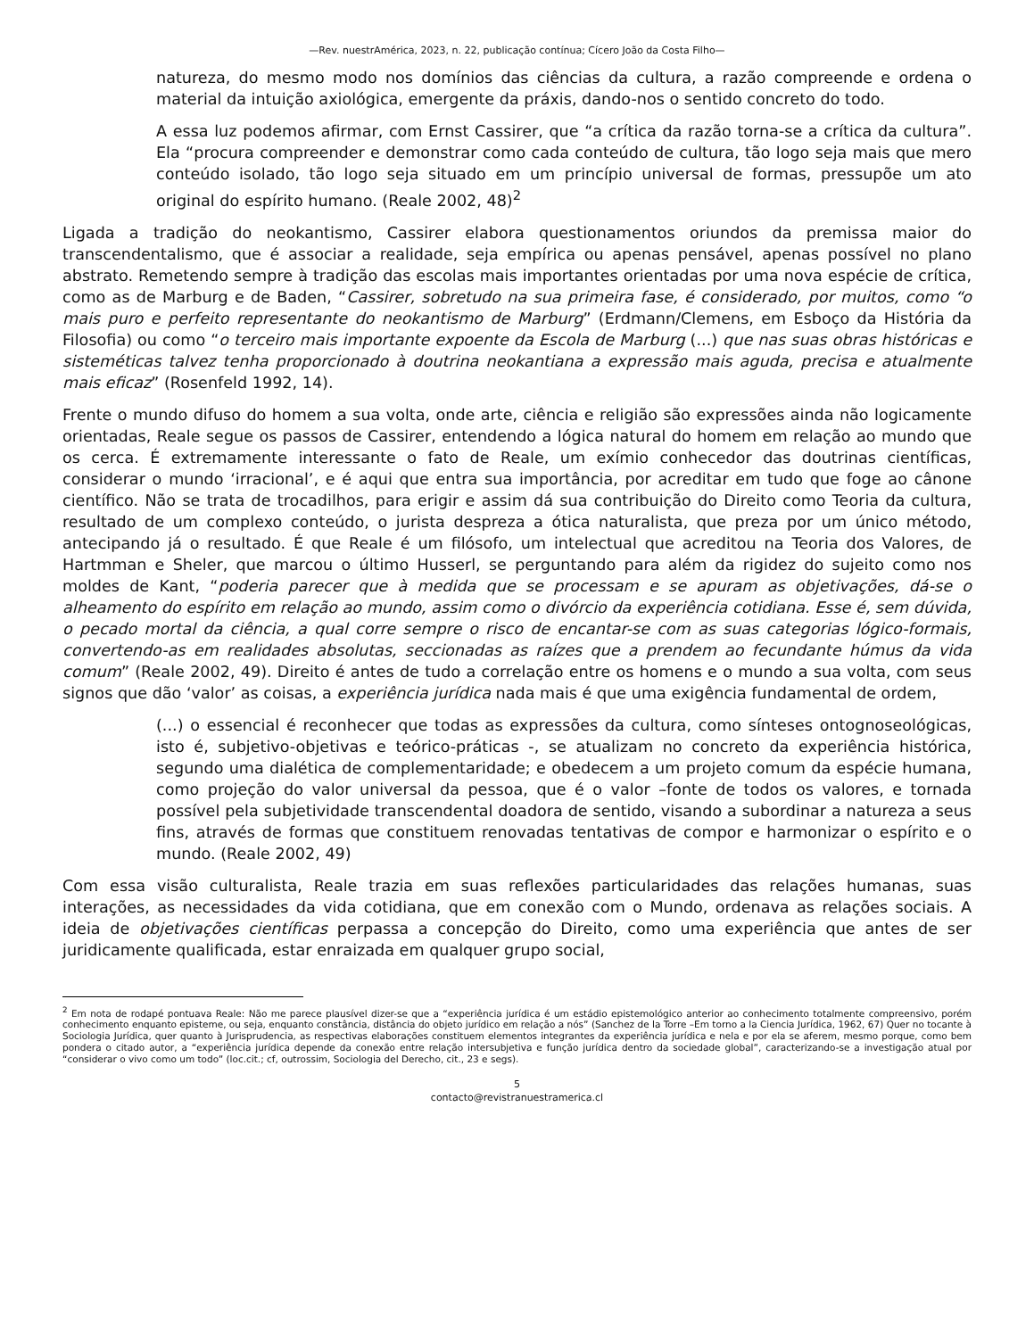—Rev. nuestrAmérica, 2023, n. 22, publicação contínua; Cícero João da Costa Filho—
natureza, do mesmo modo nos domínios das ciências da cultura, a razão compreende e ordena o material da intuição axiológica, emergente da práxis, dando-nos o sentido concreto do todo.
A essa luz podemos afirmar, com Ernst Cassirer, que “a crítica da razão torna-se a crítica da cultura”. Ela “procura compreender e demonstrar como cada conteúdo de cultura, tão logo seja mais que mero conteúdo isolado, tão logo seja situado em um princípio universal de formas, pressupõe um ato original do espírito humano. (Reale 2002, 48)<sup>2</sup>
Ligada a tradição do neokantismo, Cassirer elabora questionamentos oriundos da premissa maior do transcendentalismo, que é associar a realidade, seja empírica ou apenas pensável, apenas possível no plano abstrato. Remetendo sempre à tradição das escolas mais importantes orientadas por uma nova espécie de crítica, como as de Marburg e de Baden, “Cassirer, sobretudo na sua primeira fase, é considerado, por muitos, como “o mais puro e perfeito representante do neokantismo de Marburg” (Erdmann/Clemens, em Esboço da História da Filosofia) ou como “o terceiro mais importante expoente da Escola de Marburg (...) que nas suas obras históricas e sisteméticas talvez tenha proporcionado à doutrina neokantiana a expressão mais aguda, precisa e atualmente mais eficaz” (Rosenfeld 1992, 14).
Frente o mundo difuso do homem a sua volta, onde arte, ciência e religião são expressões ainda não logicamente orientadas, Reale segue os passos de Cassirer, entendendo a lógica natural do homem em relação ao mundo que os cerca. É extremamente interessante o fato de Reale, um exímio conhecedor das doutrinas científicas, considerar o mundo ‘irracional’, e é aqui que entra sua importância, por acreditar em tudo que foge ao cânone científico. Não se trata de trocadilhos, para erigir e assim dá sua contribuição do Direito como Teoria da cultura, resultado de um complexo conteúdo, o jurista despreza a ótica naturalista, que preza por um único método, antecipando já o resultado. É que Reale é um filósofo, um intelectual que acreditou na Teoria dos Valores, de Hartmman e Sheler, que marcou o último Husserl, se perguntando para além da rigidez do sujeito como nos moldes de Kant, “poderia parecer que à medida que se processam e se apuram as objetivações, dá-se o alheamento do espírito em relação ao mundo, assim como o divórcio da experiência cotidiana. Esse é, sem dúvida, o pecado mortal da ciência, a qual corre sempre o risco de encantar-se com as suas categorias lógico-formais, convertendo-as em realidades absolutas, seccionadas as raízes que a prendem ao fecundante húmus da vida comum” (Reale 2002, 49). Direito é antes de tudo a correlação entre os homens e o mundo a sua volta, com seus signos que dão ‘valor’ as coisas, a experiência jurídica nada mais é que uma exigência fundamental de ordem,
(...) o essencial é reconhecer que todas as expressões da cultura, como sínteses ontognoseológicas, isto é, subjetivo-objetivas e teórico-práticas -, se atualizam no concreto da experiência histórica, segundo uma dialética de complementaridade; e obedecem a um projeto comum da espécie humana, como projeção do valor universal da pessoa, que é o valor –fonte de todos os valores, e tornada possível pela subjetividade transcendental doadora de sentido, visando a subordinar a natureza a seus fins, através de formas que constituem renovadas tentativas de compor e harmonizar o espírito e o mundo. (Reale 2002, 49)
Com essa visão culturalista, Reale trazia em suas reflexões particularidades das relações humanas, suas interações, as necessidades da vida cotidiana, que em conexão com o Mundo, ordenava as relações sociais. A ideia de objetivações científicas perpassa a concepção do Direito, como uma experiência que antes de ser juridicamente qualificada, estar enraizada em qualquer grupo social,
<sup>2</sup> Em nota de rodapé pontuava Reale: Não me parece plausível dizer-se que a “experiência jurídica é um estádio epistemológico anterior ao conhecimento totalmente compreensivo, porém conhecimento enquanto episteme, ou seja, enquanto constância, distância do objeto jurídico em relação a nós” (Sanchez de la Torre –Em torno a la Ciencia Jurídica, 1962, 67) Quer no tocante à Sociologia Jurídica, quer quanto à Jurisprudencia, as respectivas elaborações constituem elementos integrantes da experiência jurídica e nela e por ela se aferem, mesmo porque, como bem pondera o citado autor, a “experiência jurídica depende da conexão entre relação intersubjetiva e função jurídica dentro da sociedade global”, caracterizando-se a investigação atual por “considerar o vivo como um todo” (loc.cit.; cf, outrossim, Sociologia del Derecho, cit., 23 e segs).
5
contacto@revistranuestramerica.cl